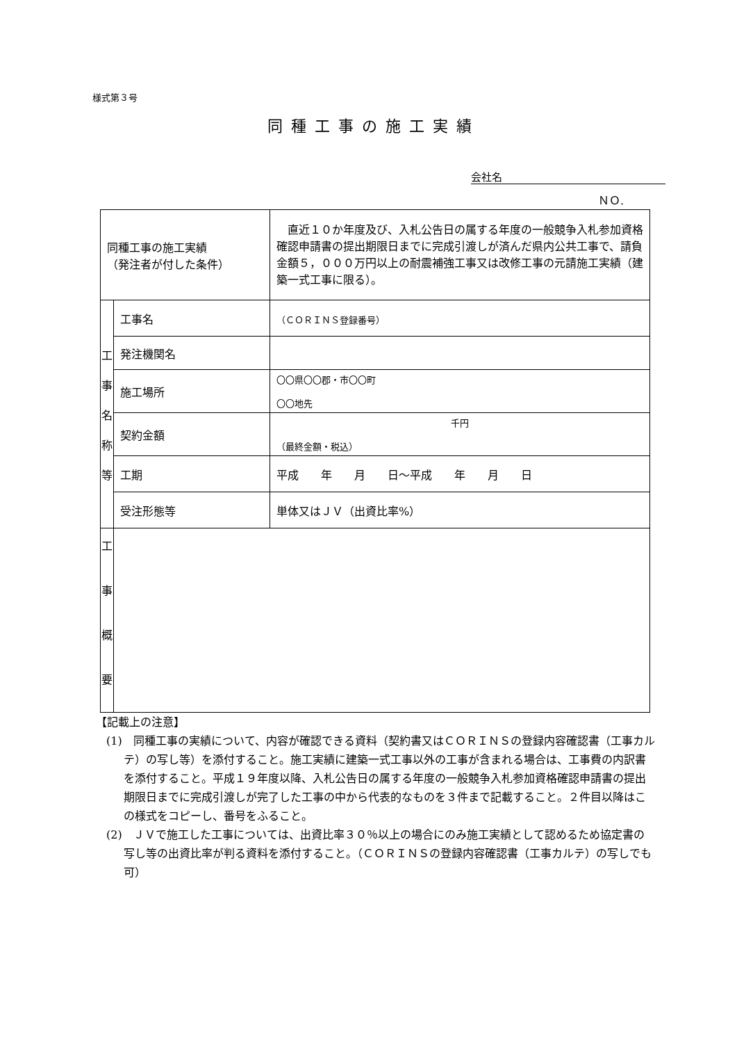様式第３号
同種工事の施工実績
会社名
ＮＯ.
| 同種工事の施工実績 （発注者が付した条件） | | 直近１０か年度及び、入札公告日の属する年度の一般競争入札参加資格確認申請書の提出期限日までに完成引渡しが済んだ県内公共工事で、請負金額５，０００万円以上の耐震補強工事又は改修工事の元請施工実績（建築一式工事に限る）。 |
| 工 事 名 称 等 | 工事名 | （ＣＯＲＩＮＳ登録番号） |
| | 発注機関名 | |
| | 施工場所 | 〇〇県〇〇郡・市〇〇町 〇〇地先 |
| | 契約金額 | 千円 （最終金額・税込） |
| | 工期 | 平成 年 月 日～平成 年 月 日 |
| | 受注形態等 | 単体又はＪＶ（出資比率%） |
| 工 事 概 要 | | |
【記載上の注意】
(1)　同種工事の実績について、内容が確認できる資料（契約書又はＣＯＲＩＮＳの登録内容確認書（工事カルテ）の写し等）を添付すること。施工実績に建築一式工事以外の工事が含まれる場合は、工事費の内訳書を添付すること。平成１９年度以降、入札公告日の属する年度の一般競争入札参加資格確認申請書の提出期限日までに完成引渡しが完了した工事の中から代表的なものを３件まで記載すること。２件目以降はこの様式をコピーし、番号をふること。
(2)　ＪＶで施工した工事については、出資比率３０％以上の場合にのみ施工実績として認めるため協定書の写し等の出資比率が判る資料を添付すること。（ＣＯＲＩＮＳの登録内容確認書（工事カルテ）の写しでも可）